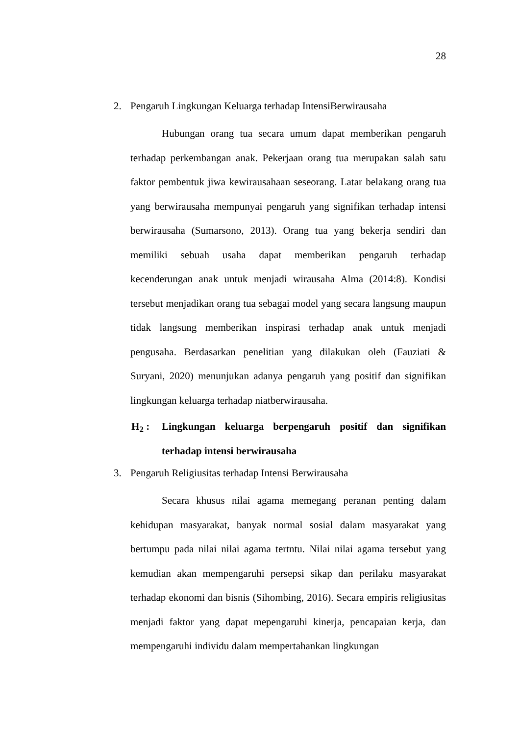28
2. Pengaruh Lingkungan Keluarga terhadap IntensiBerwirausaha
Hubungan orang tua secara umum dapat memberikan pengaruh terhadap perkembangan anak. Pekerjaan orang tua merupakan salah satu faktor pembentuk jiwa kewirausahaan seseorang. Latar belakang orang tua yang berwirausaha mempunyai pengaruh yang signifikan terhadap intensi berwirausaha (Sumarsono, 2013). Orang tua yang bekerja sendiri dan memiliki sebuah usaha dapat memberikan pengaruh terhadap kecenderungan anak untuk menjadi wirausaha Alma (2014:8). Kondisi tersebut menjadikan orang tua sebagai model yang secara langsung maupun tidak langsung memberikan inspirasi terhadap anak untuk menjadi pengusaha. Berdasarkan penelitian yang dilakukan oleh (Fauziati & Suryani, 2020) menunjukan adanya pengaruh yang positif dan signifikan lingkungan keluarga terhadap niatberwirausaha.
H<sub>2</sub> : Lingkungan keluarga berpengaruh positif dan signifikan terhadap intensi berwirausaha
3. Pengaruh Religiusitas terhadap Intensi Berwirausaha
Secara khusus nilai agama memegang peranan penting dalam kehidupan masyarakat, banyak normal sosial dalam masyarakat yang bertumpu pada nilai nilai agama tertntu. Nilai nilai agama tersebut yang kemudian akan mempengaruhi persepsi sikap dan perilaku masyarakat terhadap ekonomi dan bisnis (Sihombing, 2016). Secara empiris religiusitas menjadi faktor yang dapat mepengaruhi kinerja, pencapaian kerja, dan mempengaruhi individu dalam mempertahankan lingkungan